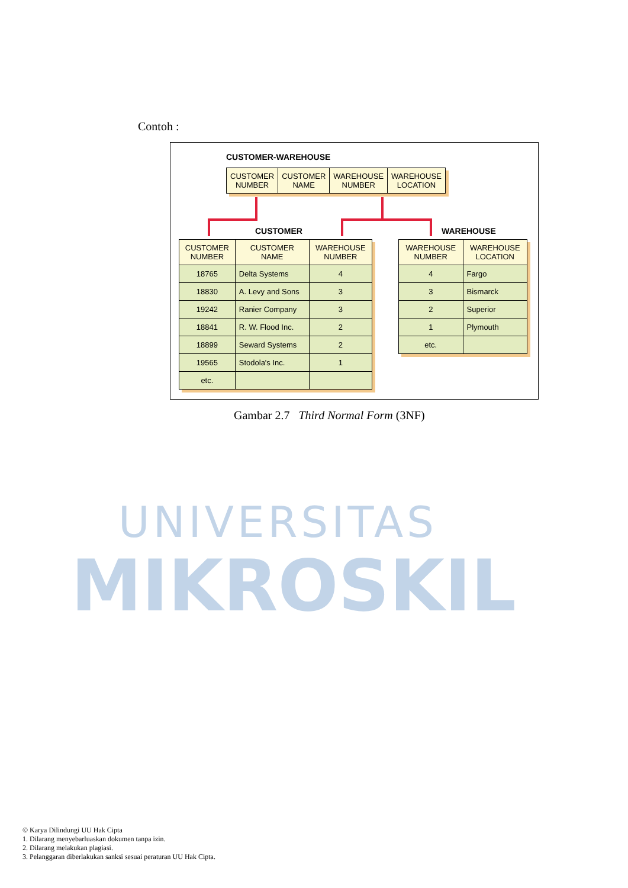UNIVERSITAS
MIKROSKIL
Contoh :
CUSTOMER-WAREHOUSE
| CUSTOMER NUMBER | CUSTOMER NAME | WAREHOUSE NUMBER | WAREHOUSE LOCATION |
| --- | --- | --- | --- |
CUSTOMER WAREHOUSE
| CUSTOMER NUMBER | CUSTOMER NAME | WAREHOUSE NUMBER |
| --- | --- | --- |
| 18765 | Delta Systems | 4 |
| 18830 | A. Levy and Sons | 3 |
| 19242 | Ranier Company | 3 |
| 18841 | R. W. Flood Inc. | 2 |
| 18899 | Seward Systems | 2 |
| 19565 | Stodola's Inc. | 1 |
| etc. | | |
| WAREHOUSE NUMBER | WAREHOUSE LOCATION |
| --- | --- |
| 4 | Fargo |
| 3 | Bismarck |
| 2 | Superior |
| 1 | Plymouth |
| etc. | |
Gambar 2.7 Third Normal Form (3NF)
© Karya Dilindungi UU Hak Cipta
1. Dilarang menyebarluaskan dokumen tanpa izin.
2. Dilarang melakukan plagiasi.
3. Pelanggaran diberlakukan sanksi sesuai peraturan UU Hak Cipta.